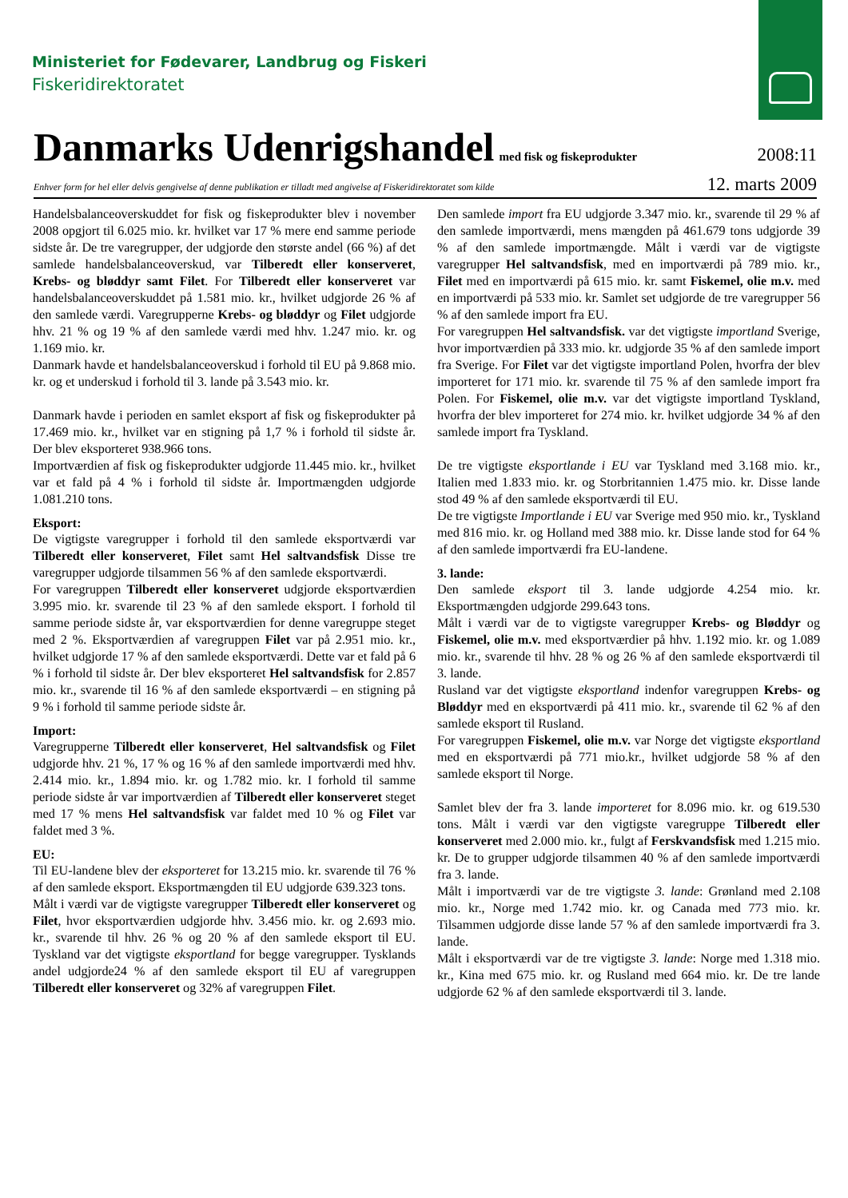Ministeriet for Fødevarer, Landbrug og Fiskeri
Fiskeridirektoratet
Danmarks Udenrigshandel
med fisk og fiskeprodukter 2008:11
Enhver form for hel eller delvis gengivelse af denne publikation er tilladt med angivelse af Fiskeridirektoratet som kilde 12. marts 2009
Handelsbalanceoverskuddet for fisk og fiskeprodukter blev i november 2008 opgjort til 6.025 mio. kr. hvilket var 17 % mere end samme periode sidste år. De tre varegrupper, der udgjorde den største andel (66 %) af det samlede handelsbalanceoverskud, var Tilberedt eller konserveret, Krebs- og bløddyr samt Filet. For Tilberedt eller konserveret var handelsbalanceoverskuddet på 1.581 mio. kr., hvilket udgjorde 26 % af den samlede værdi. Varegrupperne Krebs- og bløddyr og Filet udgjorde hhv. 21 % og 19 % af den samlede værdi med hhv. 1.247 mio. kr. og 1.169 mio. kr.
Danmark havde et handelsbalanceoverskud i forhold til EU på 9.868 mio. kr. og et underskud i forhold til 3. lande på 3.543 mio. kr.
Danmark havde i perioden en samlet eksport af fisk og fiskeprodukter på 17.469 mio. kr., hvilket var en stigning på 1,7 % i forhold til sidste år. Der blev eksporteret 938.966 tons.
Importværdien af fisk og fiskeprodukter udgjorde 11.445 mio. kr., hvilket var et fald på 4 % i forhold til sidste år. Importmængden udgjorde 1.081.210 tons.
Eksport:
De vigtigste varegrupper i forhold til den samlede eksportværdi var Tilberedt eller konserveret, Filet samt Hel saltvandsfisk Disse tre varegrupper udgjorde tilsammen 56 % af den samlede eksportværdi.
For varegruppen Tilberedt eller konserveret udgjorde eksportværdien 3.995 mio. kr. svarende til 23 % af den samlede eksport. I forhold til samme periode sidste år, var eksportværdien for denne varegruppe steget med 2 %. Eksportværdien af varegruppen Filet var på 2.951 mio. kr., hvilket udgjorde 17 % af den samlede eksportværdi. Dette var et fald på 6 % i forhold til sidste år. Der blev eksporteret Hel saltvandsfisk for 2.857 mio. kr., svarende til 16 % af den samlede eksportværdi – en stigning på 9 % i forhold til samme periode sidste år.
Import:
Varegrupperne Tilberedt eller konserveret, Hel saltvandsfisk og Filet udgjorde hhv. 21 %, 17 % og 16 % af den samlede importværdi med hhv. 2.414 mio. kr., 1.894 mio. kr. og 1.782 mio. kr. I forhold til samme periode sidste år var importværdien af Tilberedt eller konserveret steget med 17 % mens Hel saltvandsfisk var faldet med 10 % og Filet var faldet med 3 %.
EU:
Til EU-landene blev der eksporteret for 13.215 mio. kr. svarende til 76 % af den samlede eksport. Eksportmængden til EU udgjorde 639.323 tons.
Målt i værdi var de vigtigste varegrupper Tilberedt eller konserveret og Filet, hvor eksportværdien udgjorde hhv. 3.456 mio. kr. og 2.693 mio. kr., svarende til hhv. 26 % og 20 % af den samlede eksport til EU. Tyskland var det vigtigste eksportland for begge varegrupper. Tysklands andel udgjorde24 % af den samlede eksport til EU af varegruppen Tilberedt eller konserveret og 32% af varegruppen Filet.
Den samlede import fra EU udgjorde 3.347 mio. kr., svarende til 29 % af den samlede importværdi, mens mængden på 461.679 tons udgjorde 39 % af den samlede importmængde. Målt i værdi var de vigtigste varegrupper Hel saltvandsfisk, med en importværdi på 789 mio. kr., Filet med en importværdi på 615 mio. kr. samt Fiskemel, olie m.v. med en importværdi på 533 mio. kr. Samlet set udgjorde de tre varegrupper 56 % af den samlede import fra EU.
For varegruppen Hel saltvandsfisk. var det vigtigste importland Sverige, hvor importværdien på 333 mio. kr. udgjorde 35 % af den samlede import fra Sverige. For Filet var det vigtigste importland Polen, hvorfra der blev importeret for 171 mio. kr. svarende til 75 % af den samlede import fra Polen. For Fiskemel, olie m.v. var det vigtigste importland Tyskland, hvorfra der blev importeret for 274 mio. kr. hvilket udgjorde 34 % af den samlede import fra Tyskland.
De tre vigtigste eksportlande i EU var Tyskland med 3.168 mio. kr., Italien med 1.833 mio. kr. og Storbritannien 1.475 mio. kr. Disse lande stod 49 % af den samlede eksportværdi til EU.
De tre vigtigste Importlande i EU var Sverige med 950 mio. kr., Tyskland med 816 mio. kr. og Holland med 388 mio. kr. Disse lande stod for 64 % af den samlede importværdi fra EU-landene.
3. lande:
Den samlede eksport til 3. lande udgjorde 4.254 mio. kr. Eksportmængden udgjorde 299.643 tons.
Målt i værdi var de to vigtigste varegrupper Krebs- og Bløddyr og Fiskemel, olie m.v. med eksportværdier på hhv. 1.192 mio. kr. og 1.089 mio. kr., svarende til hhv. 28 % og 26 % af den samlede eksportværdi til 3. lande.
Rusland var det vigtigste eksportland indenfor varegruppen Krebs- og Bløddyr med en eksportværdi på 411 mio. kr., svarende til 62 % af den samlede eksport til Rusland.
For varegruppen Fiskemel, olie m.v. var Norge det vigtigste eksportland med en eksportværdi på 771 mio.kr., hvilket udgjorde 58 % af den samlede eksport til Norge.
Samlet blev der fra 3. lande importeret for 8.096 mio. kr. og 619.530 tons. Målt i værdi var den vigtigste varegruppe Tilberedt eller konserveret med 2.000 mio. kr., fulgt af Ferskvandsfisk med 1.215 mio. kr. De to grupper udgjorde tilsammen 40 % af den samlede importværdi fra 3. lande.
Målt i importværdi var de tre vigtigste 3. lande: Grønland med 2.108 mio. kr., Norge med 1.742 mio. kr. og Canada med 773 mio. kr. Tilsammen udgjorde disse lande 57 % af den samlede importværdi fra 3. lande.
Målt i eksportværdi var de tre vigtigste 3. lande: Norge med 1.318 mio. kr., Kina med 675 mio. kr. og Rusland med 664 mio. kr. De tre lande udgjorde 62 % af den samlede eksportværdi til 3. lande.